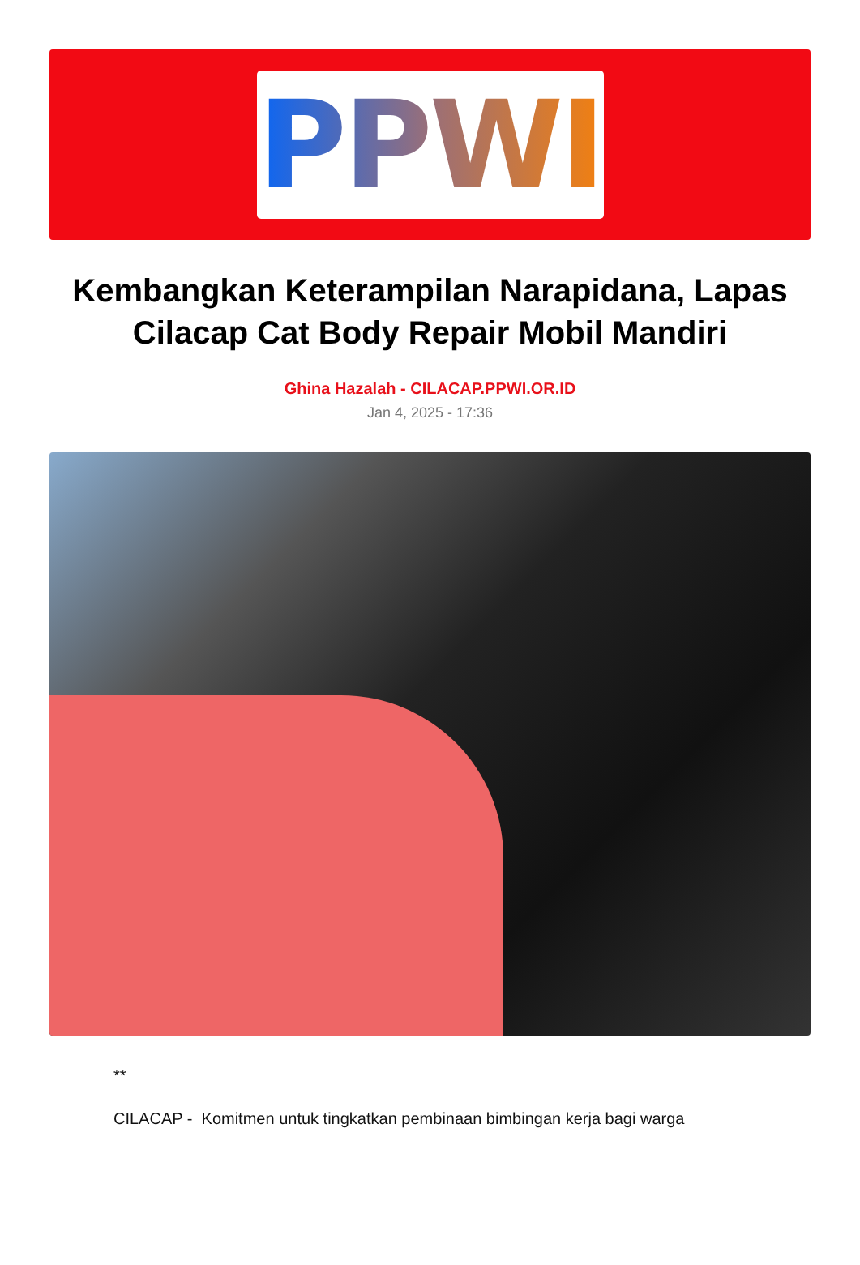PPWI
Kembangkan Keterampilan Narapidana, Lapas Cilacap Cat Body Repair Mobil Mandiri
Ghina Hazalah - CILACAP.PPWI.OR.ID
Jan 4, 2025 - 17:36
**
CILACAP - Komitmen untuk tingkatkan pembinaan bimbingan kerja bagi warga